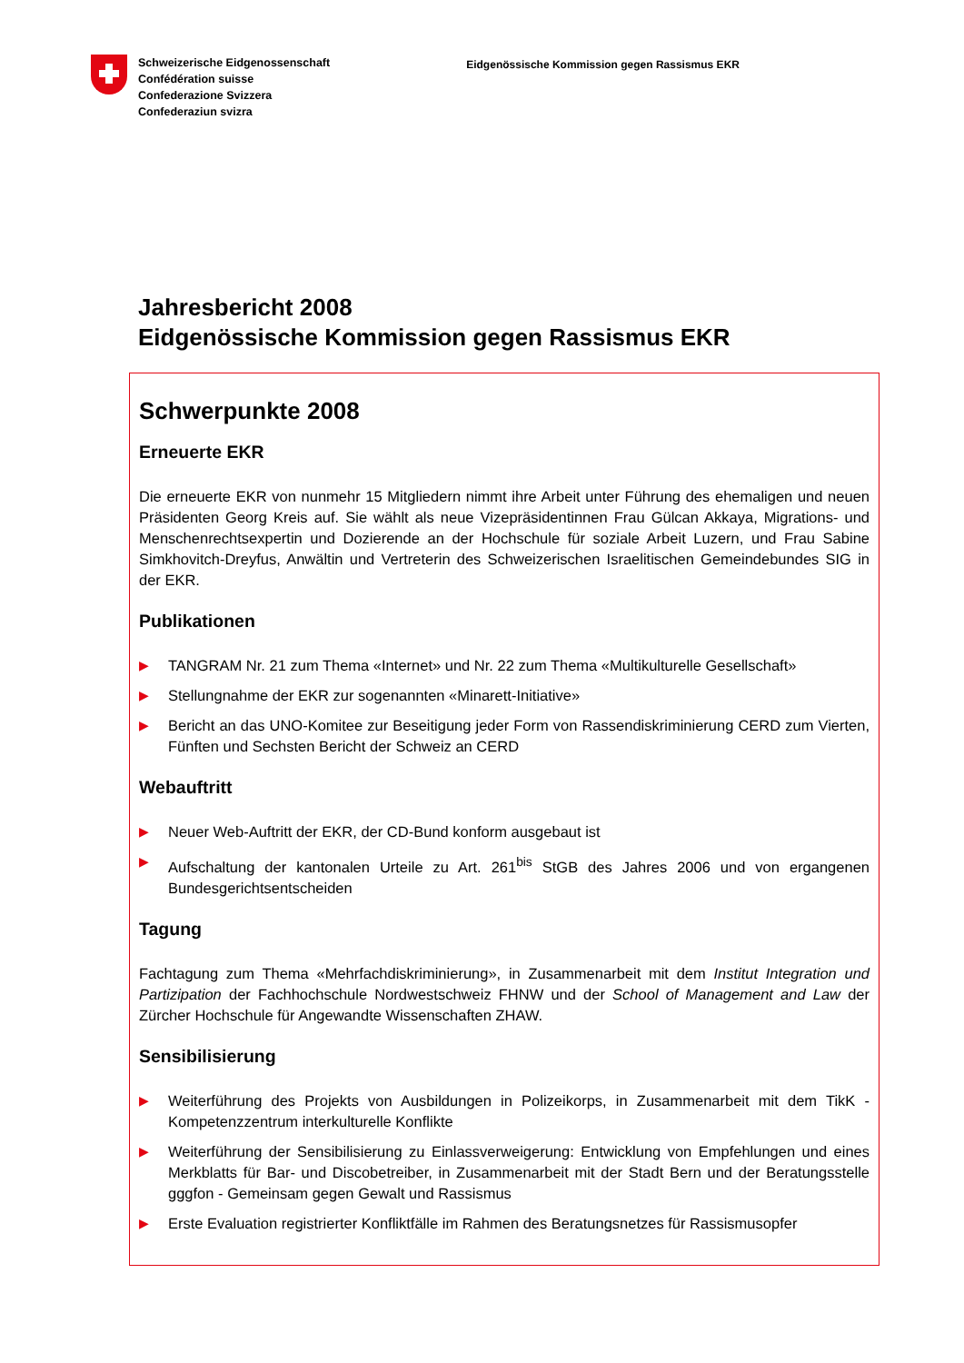Schweizerische Eidgenossenschaft
Confédération suisse
Confederazione Svizzera
Confederaziun svizra
Eidgenössische Kommission gegen Rassismus EKR
Jahresbericht 2008
Eidgenössische Kommission gegen Rassismus EKR
Schwerpunkte 2008
Erneuerte EKR
Die erneuerte EKR von nunmehr 15 Mitgliedern nimmt ihre Arbeit unter Führung des ehemaligen und neuen Präsidenten Georg Kreis auf. Sie wählt als neue Vizepräsidentinnen Frau Gülcan Akkaya, Migrations- und Menschenrechtsexpertin und Dozierende an der Hochschule für soziale Arbeit Luzern, und Frau Sabine Simkhovitch-Dreyfus, Anwältin und Vertreterin des Schweizerischen Israelitischen Gemeindebundes SIG in der EKR.
Publikationen
▶ TANGRAM Nr. 21 zum Thema «Internet» und Nr. 22 zum Thema «Multikulturelle Gesellschaft»
▶ Stellungnahme der EKR zur sogenannten «Minarett-Initiative»
▶ Bericht an das UNO-Komitee zur Beseitigung jeder Form von Rassendiskriminierung CERD zum Vierten, Fünften und Sechsten Bericht der Schweiz an CERD
Webauftritt
▶ Neuer Web-Auftritt der EKR, der CD-Bund konform ausgebaut ist
▶ Aufschaltung der kantonalen Urteile zu Art. 261<sup>bis</sup> StGB des Jahres 2006 und von ergangenen Bundesgerichtsentscheiden
Tagung
Fachtagung zum Thema «Mehrfachdiskriminierung», in Zusammenarbeit mit dem Institut Integration und Partizipation der Fachhochschule Nordwestschweiz FHNW und der School of Management and Law der Zürcher Hochschule für Angewandte Wissenschaften ZHAW.
Sensibilisierung
▶ Weiterführung des Projekts von Ausbildungen in Polizeikorps, in Zusammenarbeit mit dem TikK - Kompetenzzentrum interkulturelle Konflikte
▶ Weiterführung der Sensibilisierung zu Einlassverweigerung: Entwicklung von Empfehlungen und eines Merkblatts für Bar- und Discobetreiber, in Zusammenarbeit mit der Stadt Bern und der Beratungsstelle gggfon - Gemeinsam gegen Gewalt und Rassismus
▶ Erste Evaluation registrierter Konfliktfälle im Rahmen des Beratungsnetzes für Rassismusopfer